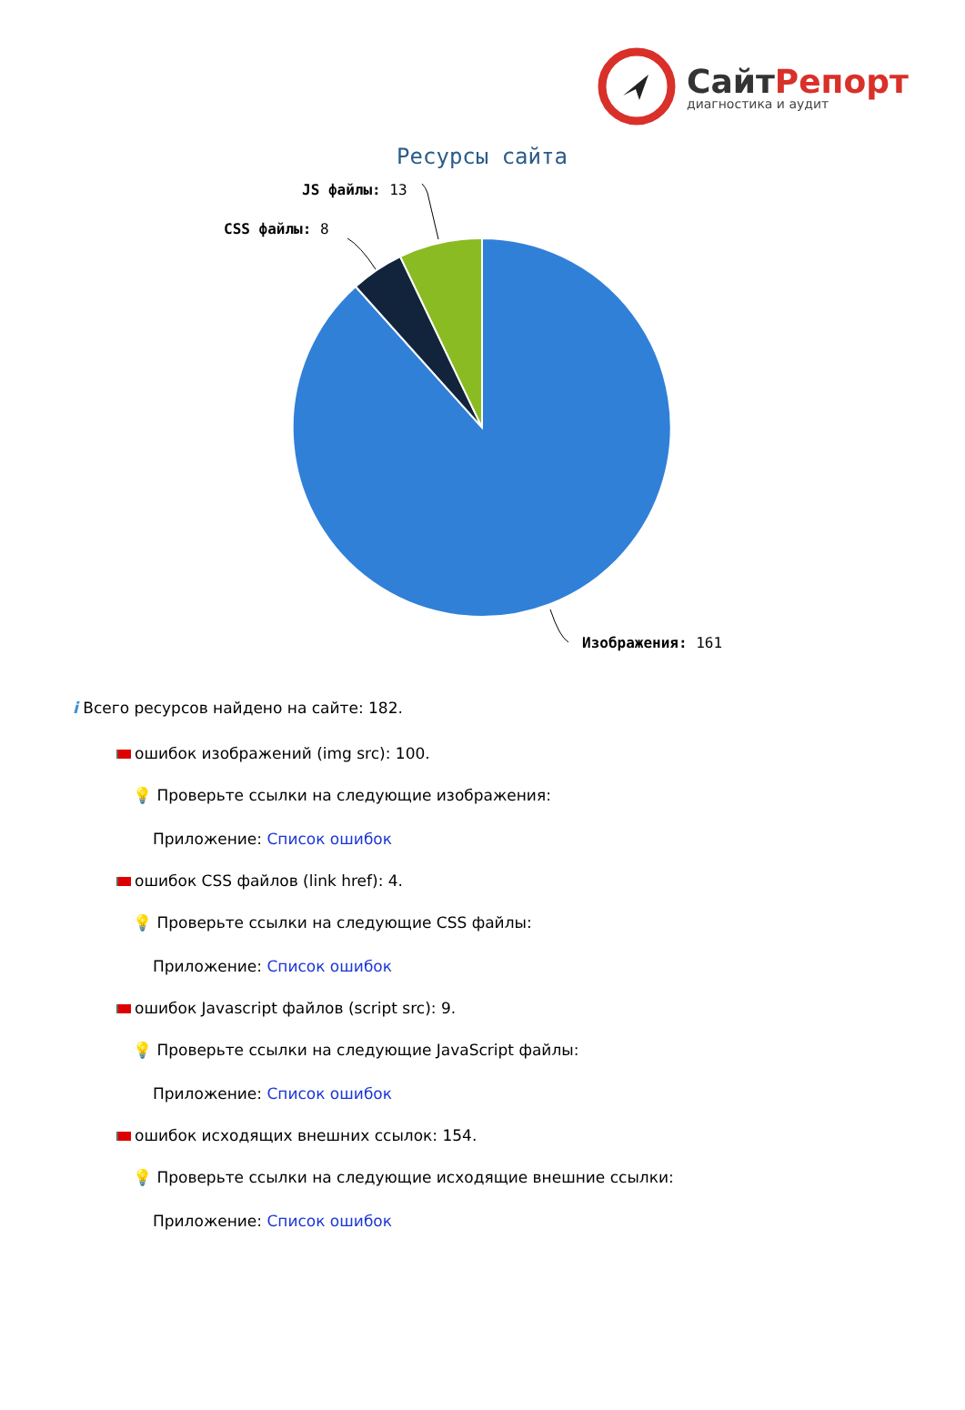СайтРепорт
диагностика и аудит
Ресурсы сайта
JS файлы: 13
CSS файлы: 8
Изображения: 161
i Всего ресурсов найдено на сайте: 182.
ошибок изображений (img src): 100.
💡 Проверьте ссылки на следующие изображения:
Приложение: Список ошибок
ошибок CSS файлов (link href): 4.
💡 Проверьте ссылки на следующие CSS файлы:
Приложение: Список ошибок
ошибок Javascript файлов (script src): 9.
💡 Проверьте ссылки на следующие JavaScript файлы:
Приложение: Список ошибок
ошибок исходящих внешних ссылок: 154.
💡 Проверьте ссылки на следующие исходящие внешние ссылки:
Приложение: Список ошибок